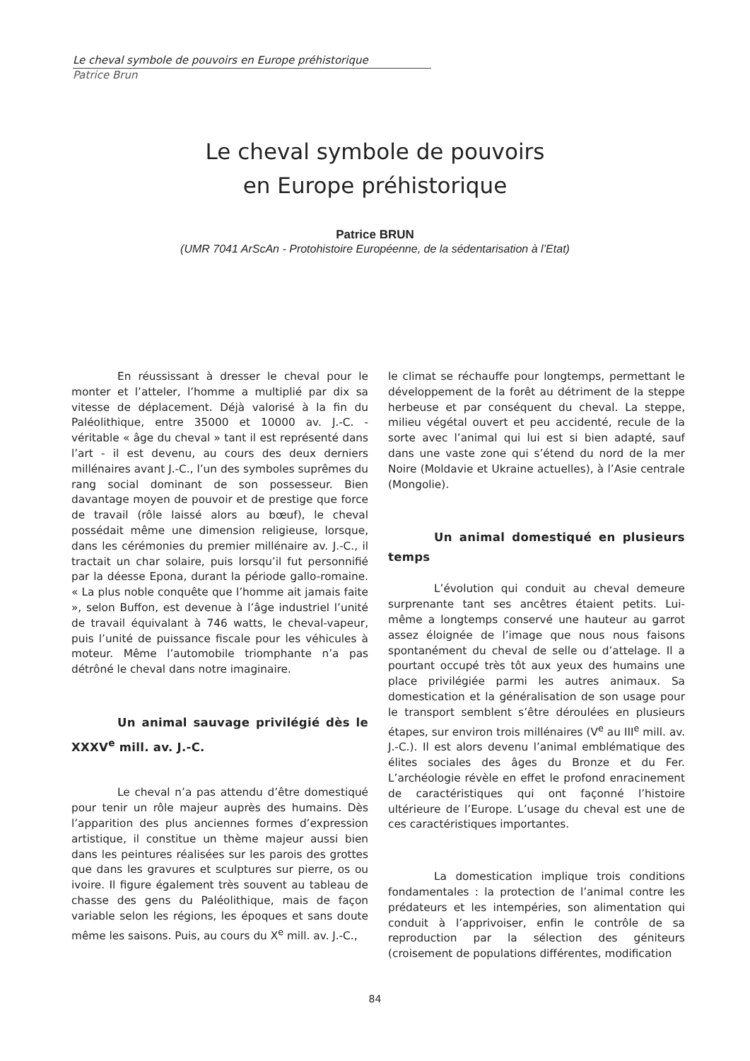Le cheval symbole de pouvoirs en Europe préhistorique
Patrice Brun
Le cheval symbole de pouvoirs
en Europe préhistorique
Patrice BRUN
(UMR 7041 ArScAn - Protohistoire Européenne, de la sédentarisation à l’Etat)
En réussissant à dresser le cheval pour le monter et l’atteler, l’homme a multiplié par dix sa vitesse de déplacement. Déjà valorisé à la fin du Paléolithique, entre 35000 et 10000 av. J.-C. - véritable « âge du cheval » tant il est représenté dans l’art - il est devenu, au cours des deux derniers millénaires avant J.-C., l’un des symboles suprêmes du rang social dominant de son possesseur. Bien davantage moyen de pouvoir et de prestige que force de travail (rôle laissé alors au bœuf), le cheval possédait même une dimension religieuse, lorsque, dans les cérémonies du premier millénaire av. J.-C., il tractait un char solaire, puis lorsqu’il fut personnifié par la déesse Epona, durant la période gallo-romaine. « La plus noble conquête que l’homme ait jamais faite », selon Buffon, est devenue à l’âge industriel l’unité de travail équivalant à 746 watts, le cheval-vapeur, puis l’unité de puissance fiscale pour les véhicules à moteur. Même l’automobile triomphante n’a pas détrôné le cheval dans notre imaginaire.
Un animal sauvage privilégié dès le XXXV<sup>e</sup> mill. av. J.-C.
Le cheval n’a pas attendu d’être domestiqué pour tenir un rôle majeur auprès des humains. Dès l’apparition des plus anciennes formes d’expression artistique, il constitue un thème majeur aussi bien dans les peintures réalisées sur les parois des grottes que dans les gravures et sculptures sur pierre, os ou ivoire. Il figure également très souvent au tableau de chasse des gens du Paléolithique, mais de façon variable selon les régions, les époques et sans doute même les saisons. Puis, au cours du X<sup>e</sup> mill. av. J.-C.,
le climat se réchauffe pour longtemps, permettant le développement de la forêt au détriment de la steppe herbeuse et par conséquent du cheval. La steppe, milieu végétal ouvert et peu accidenté, recule de la sorte avec l’animal qui lui est si bien adapté, sauf dans une vaste zone qui s’étend du nord de la mer Noire (Moldavie et Ukraine actuelles), à l’Asie centrale (Mongolie).
Un animal domestiqué en plusieurs temps
L’évolution qui conduit au cheval demeure surprenante tant ses ancêtres étaient petits. Lui-même a longtemps conservé une hauteur au garrot assez éloignée de l’image que nous nous faisons spontanément du cheval de selle ou d’attelage. Il a pourtant occupé très tôt aux yeux des humains une place privilégiée parmi les autres animaux. Sa domestication et la généralisation de son usage pour le transport semblent s’être déroulées en plusieurs étapes, sur environ trois millénaires (V<sup>e</sup> au III<sup>e</sup> mill. av. J.-C.). Il est alors devenu l’animal emblématique des élites sociales des âges du Bronze et du Fer. L’archéologie révèle en effet le profond enracinement de caractéristiques qui ont façonné l’histoire ultérieure de l’Europe. L’usage du cheval est une de ces caractéristiques importantes.
La domestication implique trois conditions fondamentales : la protection de l’animal contre les prédateurs et les intempéries, son alimentation qui conduit à l’apprivoiser, enfin le contrôle de sa reproduction par la sélection des géniteurs (croisement de populations différentes, modification
84